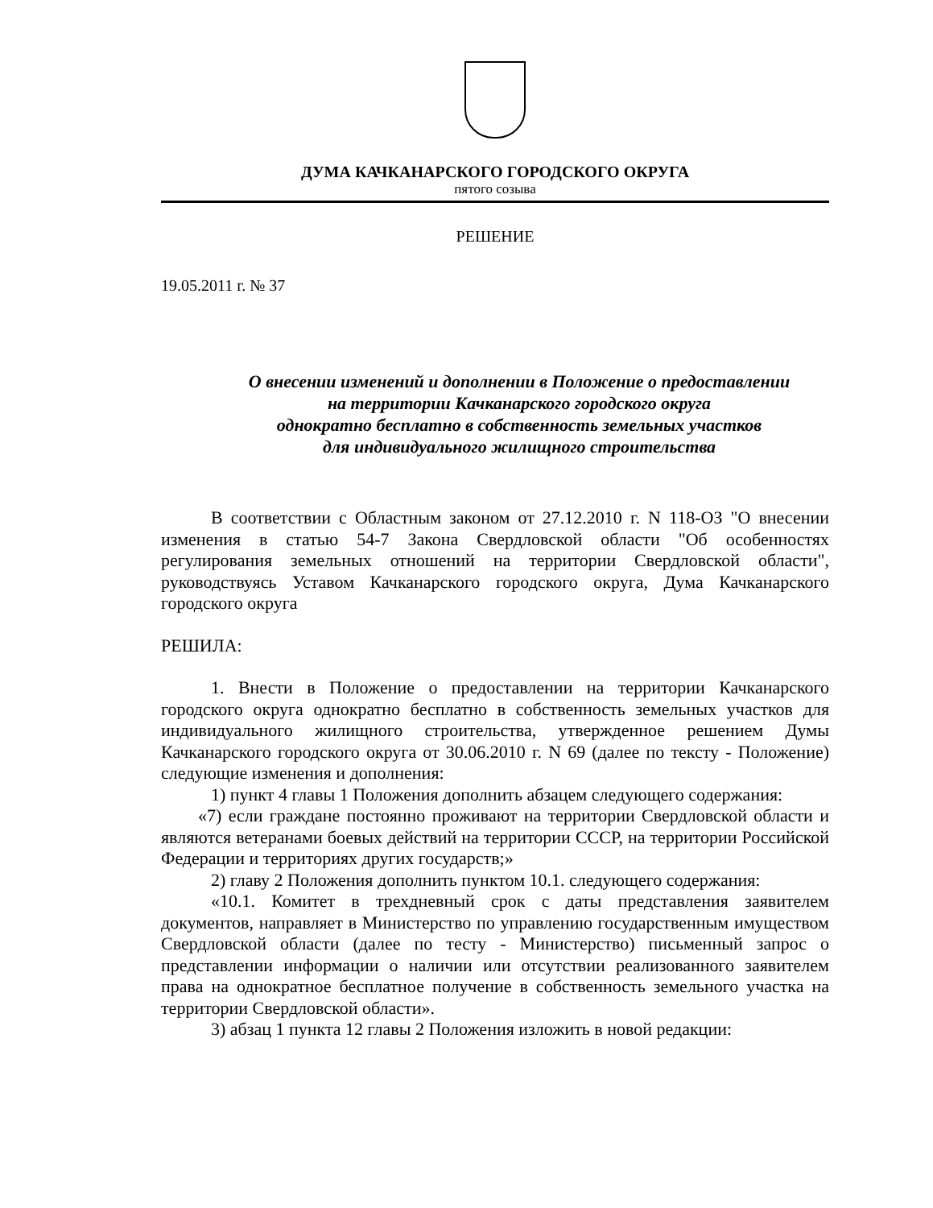ДУМА КАЧКАНАРСКОГО ГОРОДСКОГО ОКРУГА
пятого созыва
РЕШЕНИЕ
19.05.2011 г. № 37
О внесении изменений и дополнении в Положение о предоставлении
на территории Качканарского городского округа
однократно бесплатно в собственность земельных участков
для индивидуального жилищного строительства
В соответствии с Областным законом от 27.12.2010 г. N 118-ОЗ "О внесении изменения в статью 54-7 Закона Свердловской области "Об особенностях регулирования земельных отношений на территории Свердловской области", руководствуясь Уставом Качканарского городского округа, Дума Качканарского городского округа
РЕШИЛА:
1. Внести в Положение о предоставлении на территории Качканарского городского округа однократно бесплатно в собственность земельных участков для индивидуального жилищного строительства, утвержденное решением Думы Качканарского городского округа от 30.06.2010 г. N 69 (далее по тексту - Положение) следующие изменения и дополнения:
1) пункт 4 главы 1 Положения дополнить абзацем следующего содержания:
«7) если граждане постоянно проживают на территории Свердловской области и являются ветеранами боевых действий на территории СССР, на территории Российской Федерации и территориях других государств;»
2) главу 2 Положения дополнить пунктом 10.1. следующего содержания:
«10.1. Комитет в трехдневный срок с даты представления заявителем документов, направляет в Министерство по управлению государственным имуществом Свердловской области (далее по тесту - Министерство) письменный запрос о представлении информации о наличии или отсутствии реализованного заявителем права на однократное бесплатное получение в собственность земельного участка на территории Свердловской области».
3) абзац 1 пункта 12 главы 2 Положения изложить в новой редакции: